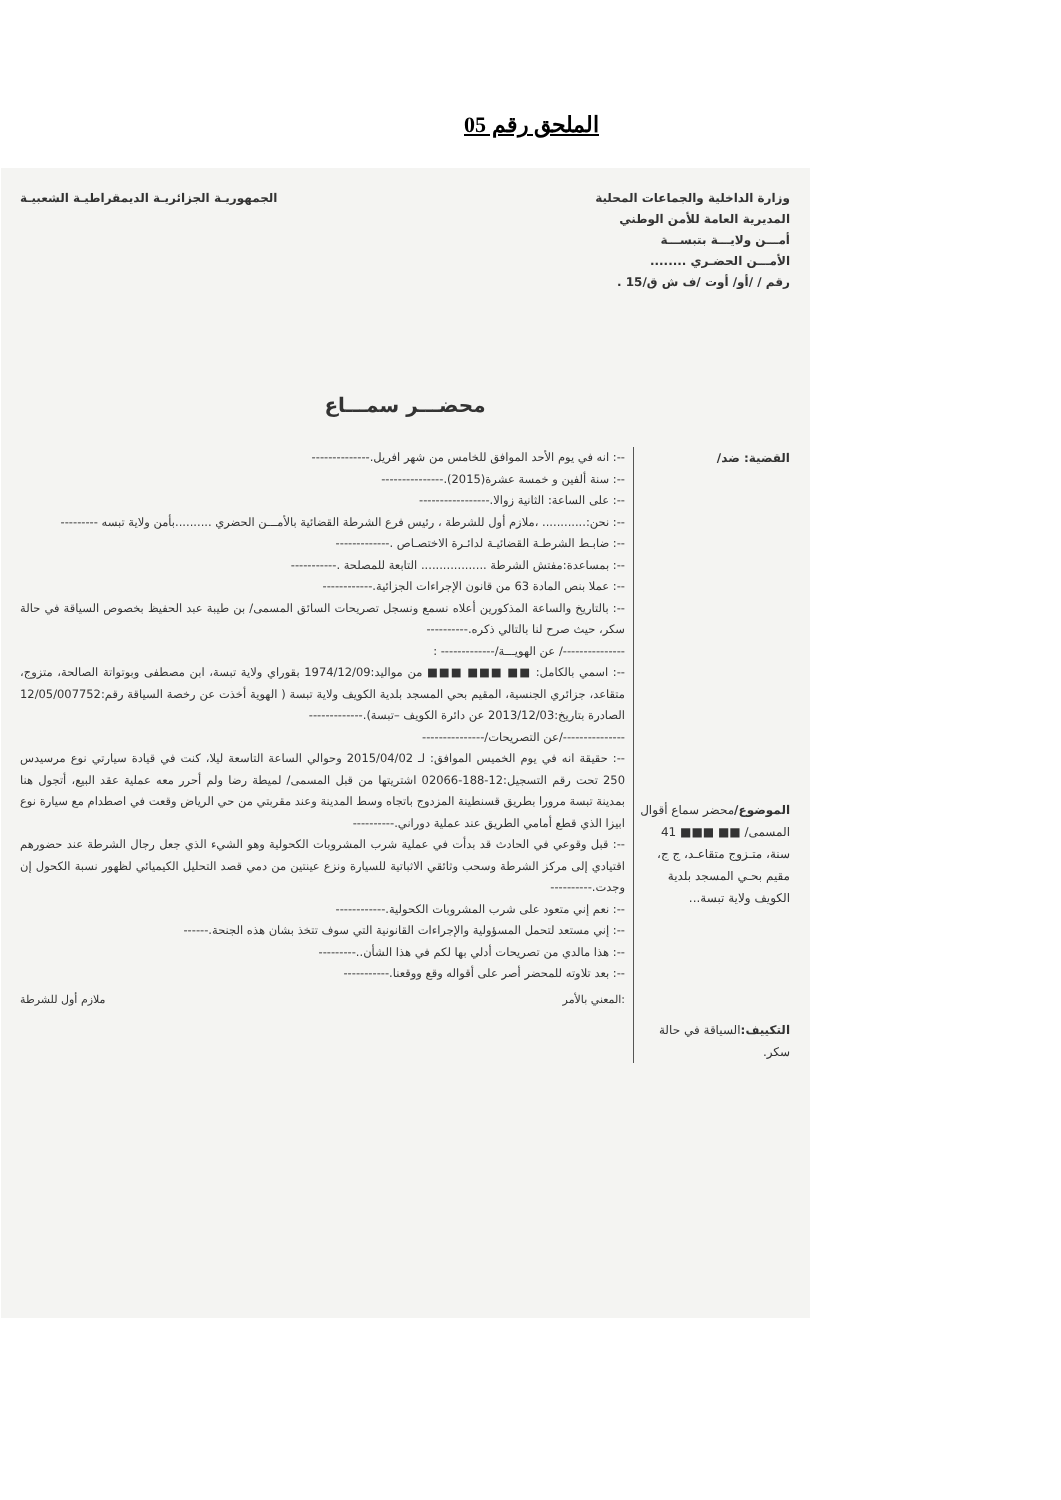الملحق رقم 05
وزارة الداخلية والجماعات المحلية
المديرية العامة للأمن الوطني
أمـــن ولايـــة بتبســـة
الأمـــن الحضـري ........
رقم / /أو/ أوت /ف ش ق/15 .
الجمهوريـة الجزائريـة الديمقراطيـة الشعبيـة
محضـــر سمـــاع
القضية: ضد/
الموضوع/محضر سماع أقوال المسمى/ ■■ ■■■ 41 سنة، متـزوج متقاعـد، ج ج، مقيم بحـي المسجد بلدية الكويف ولاية تبسة...
التكييف: السياقة في حالة سكر.
--: انه في يوم الأحد الموافق للخامس من شهر افريل.--------------
--: سنة ألفين و خمسة عشرة(2015).---------------
--: على الساعة: الثانية زوالا.-----------------
--: نحن:............ ،ملازم أول للشرطة ، رئيس فرع الشرطة القضائية بالأمـــن الحضري ..........بأمن ولاية تبسه ---------
--: ضابـط الشرطـة القضائيـة لدائـرة الاختصـاص .-------------
--: بمساعدة:مفتش الشرطة .................. التابعة للمصلحة .-----------
--: عملا بنص المادة 63 من قانون الإجراءات الجزائية.------------
--: بالتاريخ والساعة المذكورين أعلاه نسمع ونسجل تصريحات السائق المسمى/ بن طيبة عبد الحفيظ بخصوص السياقة في حالة سكر، حيث صرح لنا بالتالي ذكره.----------
---------------/ عن الهويـــة/------------- :
--: اسمي بالكامل: ■■ ■■■ ■■■ من مواليد:1974/12/09 بقوراي ولاية تبسة، ابن مصطفى وبوتواتة الصالحة، متزوج، متقاعد، جزائري الجنسية، المقيم بحي المسجد بلدية الكويف ولاية تبسة ( الهوية أخذت عن رخصة السياقة رقم:12/05/007752 الصادرة بتاريخ:2013/12/03 عن دائرة الكويف –تبسة).-------------
---------------/عن التصريحات/---------------
--: حقيقة انه في يوم الخميس الموافق: لـ 2015/04/02 وحوالي الساعة التاسعة ليلا، كنت في قيادة سيارتي نوع مرسيدس 250 تحت رقم التسجيل:12-188-02066 اشتريتها من قبل المسمى/ لميطة رضا ولم أحرر معه عملية عقد البيع، أتجول هنا بمدينة تبسة مرورا بطريق قسنطينة المزدوج باتجاه وسط المدينة وعند مقربتي من حي الرياض وقعت في اصطدام مع سيارة نوع ابيزا الذي قطع أمامي الطريق عند عملية دوراني.----------
--: قبل وقوعي في الحادث قد بدأت في عملية شرب المشروبات الكحولية وهو الشيء الذي جعل رجال الشرطة عند حضورهم اقتيادي إلى مركز الشرطة وسحب وثائقي الاثباتية للسيارة ونزع عينتين من دمي قصد التحليل الكيميائي لظهور نسبة الكحول إن وجدت.----------
--: نعم إني متعود على شرب المشروبات الكحولية.------------
--: إني مستعد لتحمل المسؤولية والإجراءات القانونية التي سوف تتخذ بشان هذه الجنحة.------
--: هذا مالدي من تصريحات أدلي بها لكم في هذا الشأن..---------
--: بعد تلاوته للمحضر أصر على أقواله وقع ووقعنا.-----------
:المعني بالأمر ملازم أول للشرطة